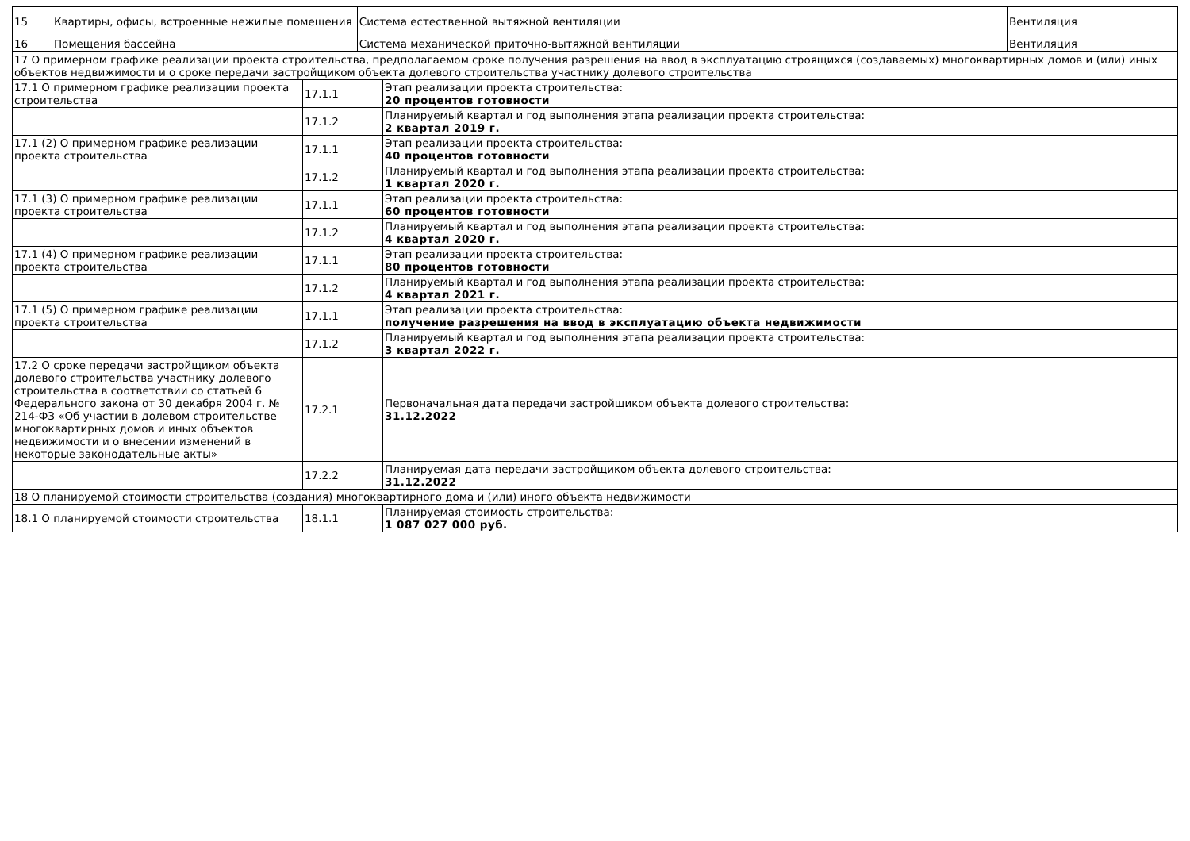| 15 | Квартиры, офисы, встроенные нежилые помещения | Система естественной вытяжной вентиляции | Вентиляция |
| 16 | Помещения бассейна | Система механической приточно-вытяжной вентиляции | Вентиляция |
| 17 О примерном графике реализации проекта строительства, предполагаемом сроке получения разрешения на ввод в эксплуатацию строящихся (создаваемых) многоквартирных домов и (или) иных объектов недвижимости и о сроке передачи застройщиком объекта долевого строительства участнику долевого строительства | | |
| 17.1 О примерном графике реализации проекта строительства | 17.1.1 | Этап реализации проекта строительства: 20 процентов готовности |
| | 17.1.2 | Планируемый квартал и год выполнения этапа реализации проекта строительства: 2 квартал 2019 г. |
| 17.1 (2) О примерном графике реализации проекта строительства | 17.1.1 | Этап реализации проекта строительства: 40 процентов готовности |
| | 17.1.2 | Планируемый квартал и год выполнения этапа реализации проекта строительства: 1 квартал 2020 г. |
| 17.1 (3) О примерном графике реализации проекта строительства | 17.1.1 | Этап реализации проекта строительства: 60 процентов готовности |
| | 17.1.2 | Планируемый квартал и год выполнения этапа реализации проекта строительства: 4 квартал 2020 г. |
| 17.1 (4) О примерном графике реализации проекта строительства | 17.1.1 | Этап реализации проекта строительства: 80 процентов готовности |
| | 17.1.2 | Планируемый квартал и год выполнения этапа реализации проекта строительства: 4 квартал 2021 г. |
| 17.1 (5) О примерном графике реализации проекта строительства | 17.1.1 | Этап реализации проекта строительства: получение разрешения на ввод в эксплуатацию объекта недвижимости |
| | 17.1.2 | Планируемый квартал и год выполнения этапа реализации проекта строительства: 3 квартал 2022 г. |
| 17.2 О сроке передачи застройщиком объекта долевого строительства участнику долевого строительства в соответствии со статьей 6 Федерального закона от 30 декабря 2004 г. № 214-ФЗ «Об участии в долевом строительстве многоквартирных домов и иных объектов недвижимости и о внесении изменений в некоторые законодательные акты» | 17.2.1 | Первоначальная дата передачи застройщиком объекта долевого строительства: 31.12.2022 |
| | 17.2.2 | Планируемая дата передачи застройщиком объекта долевого строительства: 31.12.2022 |
| 18 О планируемой стоимости строительства (создания) многоквартирного дома и (или) иного объекта недвижимости | | |
| 18.1 О планируемой стоимости строительства | 18.1.1 | Планируемая стоимость строительства: 1 087 027 000 руб. |